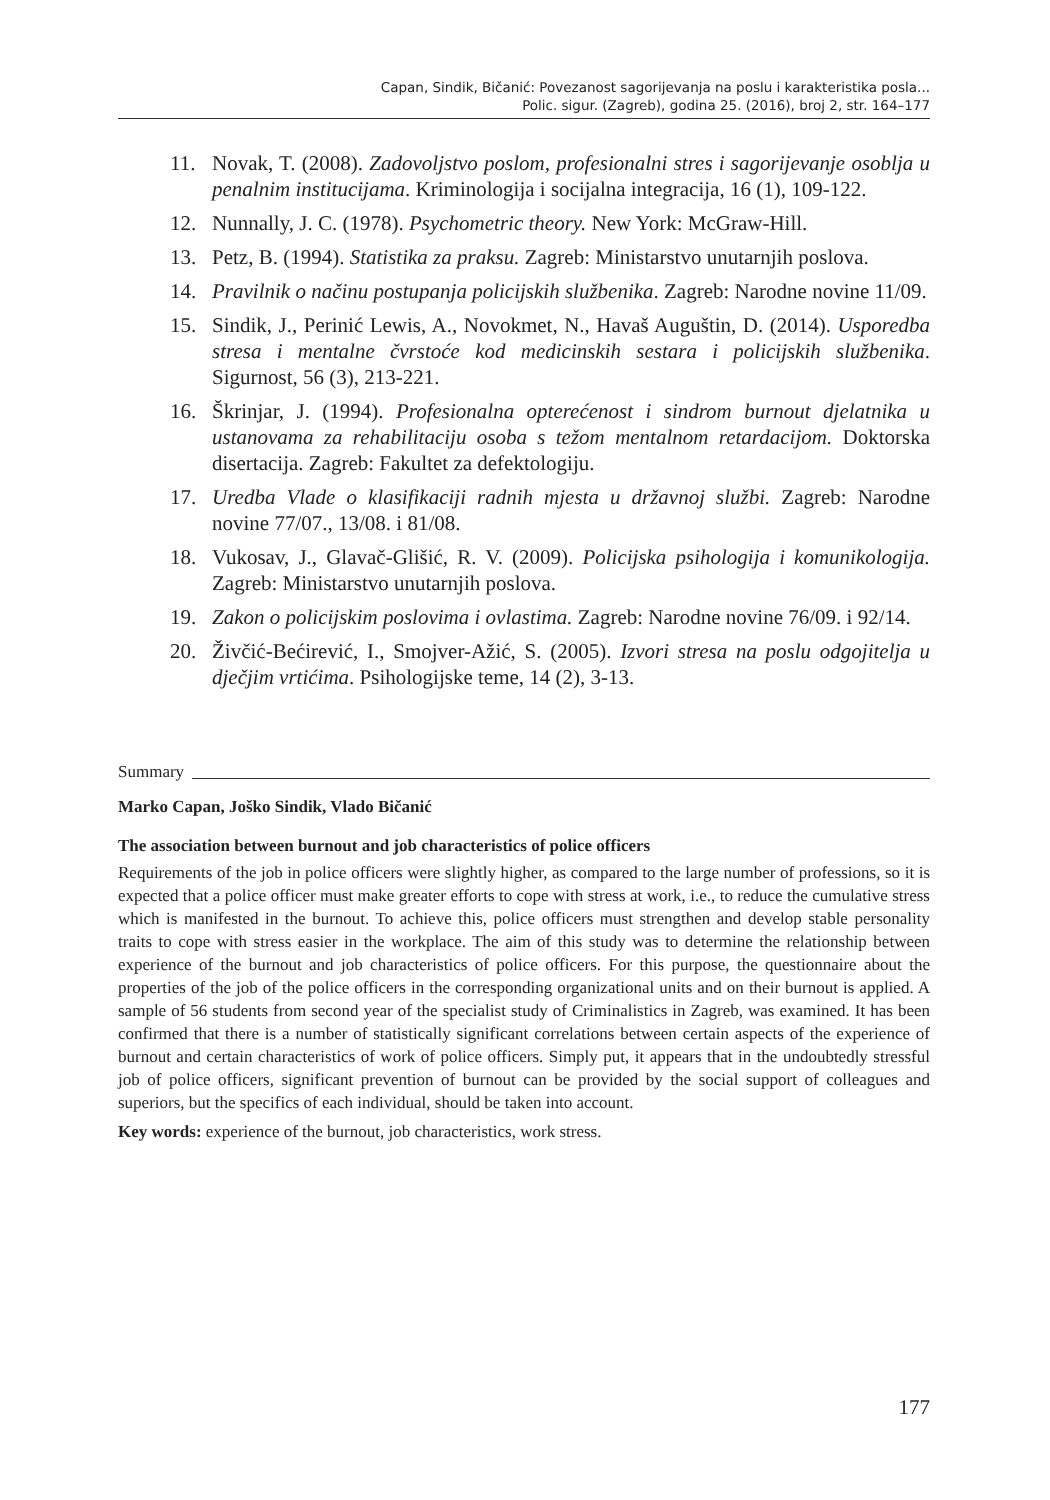Capan, Sindik, Bičanić: Povezanost sagorijevanja na poslu i karakteristika posla...
Polic. sigur. (Zagreb), godina 25. (2016), broj 2, str. 164–177
11. Novak, T. (2008). Zadovoljstvo poslom, profesionalni stres i sagorijevanje osoblja u penalnim institucijama. Kriminologija i socijalna integracija, 16 (1), 109-122.
12. Nunnally, J. C. (1978). Psychometric theory. New York: McGraw-Hill.
13. Petz, B. (1994). Statistika za praksu. Zagreb: Ministarstvo unutarnjih poslova.
14. Pravilnik o načinu postupanja policijskih službenika. Zagreb: Narodne novine 11/09.
15. Sindik, J., Perinić Lewis, A., Novokmet, N., Havaš Auguštin, D. (2014). Usporedba stresa i mentalne čvrstoće kod medicinskih sestara i policijskih službenika. Sigurnost, 56 (3), 213-221.
16. Škrinjar, J. (1994). Profesionalna opterećenost i sindrom burnout djelatnika u ustanovama za rehabilitaciju osoba s težom mentalnom retardacijom. Doktorska disertacija. Zagreb: Fakultet za defektologiju.
17. Uredba Vlade o klasifikaciji radnih mjesta u državnoj službi. Zagreb: Narodne novine 77/07., 13/08. i 81/08.
18. Vukosav, J., Glavač-Glišić, R. V. (2009). Policijska psihologija i komunikologija. Zagreb: Ministarstvo unutarnjih poslova.
19. Zakon o policijskim poslovima i ovlastima. Zagreb: Narodne novine 76/09. i 92/14.
20. Živčić-Bećirević, I., Smojver-Ažić, S. (2005). Izvori stresa na poslu odgojitelja u dječjim vrtićima. Psihologijske teme, 14 (2), 3-13.
Summary
Marko Capan, Joško Sindik, Vlado Bičanić
The association between burnout and job characteristics of police officers
Requirements of the job in police officers were slightly higher, as compared to the large number of professions, so it is expected that a police officer must make greater efforts to cope with stress at work, i.e., to reduce the cumulative stress which is manifested in the burnout. To achieve this, police officers must strengthen and develop stable personality traits to cope with stress easier in the workplace. The aim of this study was to determine the relationship between experience of the burnout and job characteristics of police officers. For this purpose, the questionnaire about the properties of the job of the police officers in the corresponding organizational units and on their burnout is applied. A sample of 56 students from second year of the specialist study of Criminalistics in Zagreb, was examined. It has been confirmed that there is a number of statistically significant correlations between certain aspects of the experience of burnout and certain characteristics of work of police officers. Simply put, it appears that in the undoubtedly stressful job of police officers, significant prevention of burnout can be provided by the social support of colleagues and superiors, but the specifics of each individual, should be taken into account.
Key words: experience of the burnout, job characteristics, work stress.
177